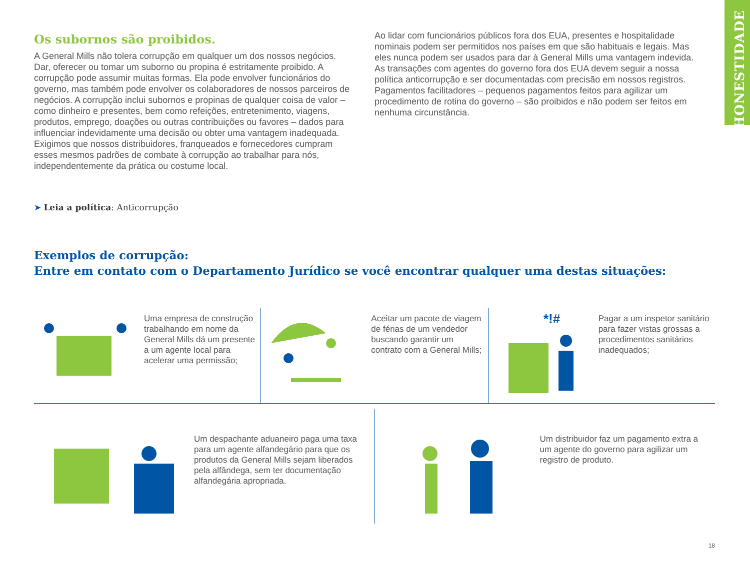HONESTIDADE
Os subornos são proibidos.
A General Mills não tolera corrupção em qualquer um dos nossos negócios. Dar, oferecer ou tomar um suborno ou propina é estritamente proibido. A corrupção pode assumir muitas formas. Ela pode envolver funcionários do governo, mas também pode envolver os colaboradores de nossos parceiros de negócios. A corrupção inclui subornos e propinas de qualquer coisa de valor – como dinheiro e presentes, bem como refeições, entretenimento, viagens, produtos, emprego, doações ou outras contribuições ou favores – dados para influenciar indevidamente uma decisão ou obter uma vantagem inadequada. Exigimos que nossos distribuidores, franqueados e fornecedores cumpram esses mesmos padrões de combate à corrupção ao trabalhar para nós, independentemente da prática ou costume local.
Ao lidar com funcionários públicos fora dos EUA, presentes e hospitalidade nominais podem ser permitidos nos países em que são habituais e legais. Mas eles nunca podem ser usados para dar à General Mills uma vantagem indevida. As transações com agentes do governo fora dos EUA devem seguir a nossa política anticorrupção e ser documentadas com precisão em nossos registros. Pagamentos facilitadores – pequenos pagamentos feitos para agilizar um procedimento de rotina do governo – são proibidos e não podem ser feitos em nenhuma circunstância.
➤ Leia a política: Anticorrupção
Exemplos de corrupção:
Entre em contato com o Departamento Jurídico se você encontrar qualquer uma destas situações:
Uma empresa de construção trabalhando em nome da General Mills dá um presente a um agente local para acelerar uma permissão;
Aceitar um pacote de viagem de férias de um vendedor buscando garantir um contrato com a General Mills;
*!#
Pagar a um inspetor sanitário para fazer vistas grossas a procedimentos sanitários inadequados;
Um despachante aduaneiro paga uma taxa para um agente alfandegário para que os produtos da General Mills sejam liberados pela alfândega, sem ter documentação alfandegária apropriada.
Um distribuidor faz um pagamento extra a um agente do governo para agilizar um registro de produto.
18